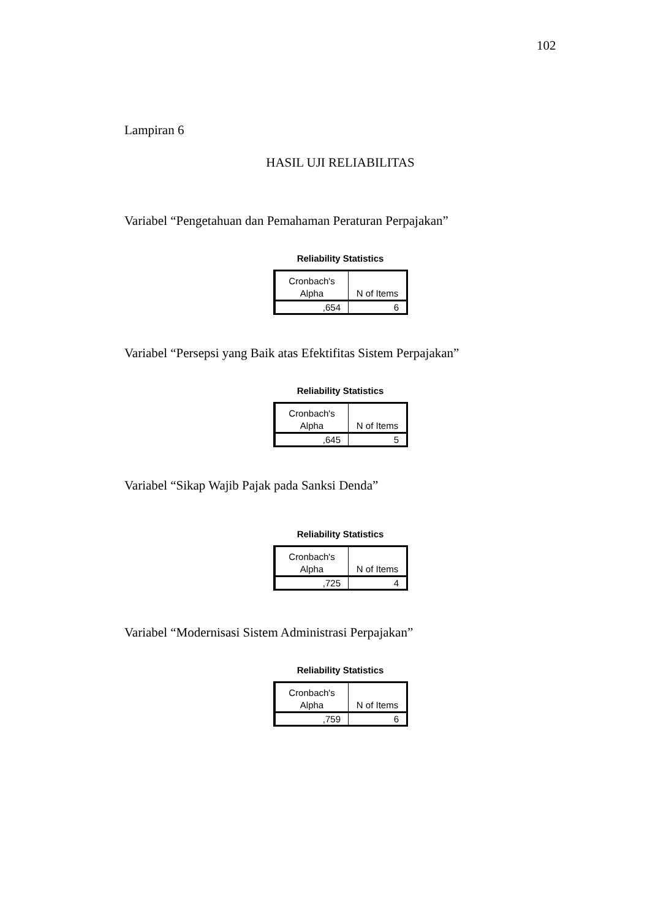102
Lampiran 6
HASIL UJI RELIABILITAS
Variabel “Pengetahuan dan Pemahaman Peraturan Perpajakan”
Reliability Statistics
| Cronbach's Alpha | N of Items |
| --- | --- |
| ,654 | 6 |
Variabel “Persepsi yang Baik atas Efektifitas Sistem Perpajakan”
Reliability Statistics
| Cronbach's Alpha | N of Items |
| --- | --- |
| ,645 | 5 |
Variabel “Sikap Wajib Pajak pada Sanksi Denda”
Reliability Statistics
| Cronbach's Alpha | N of Items |
| --- | --- |
| ,725 | 4 |
Variabel “Modernisasi Sistem Administrasi Perpajakan”
Reliability Statistics
| Cronbach's Alpha | N of Items |
| --- | --- |
| ,759 | 6 |